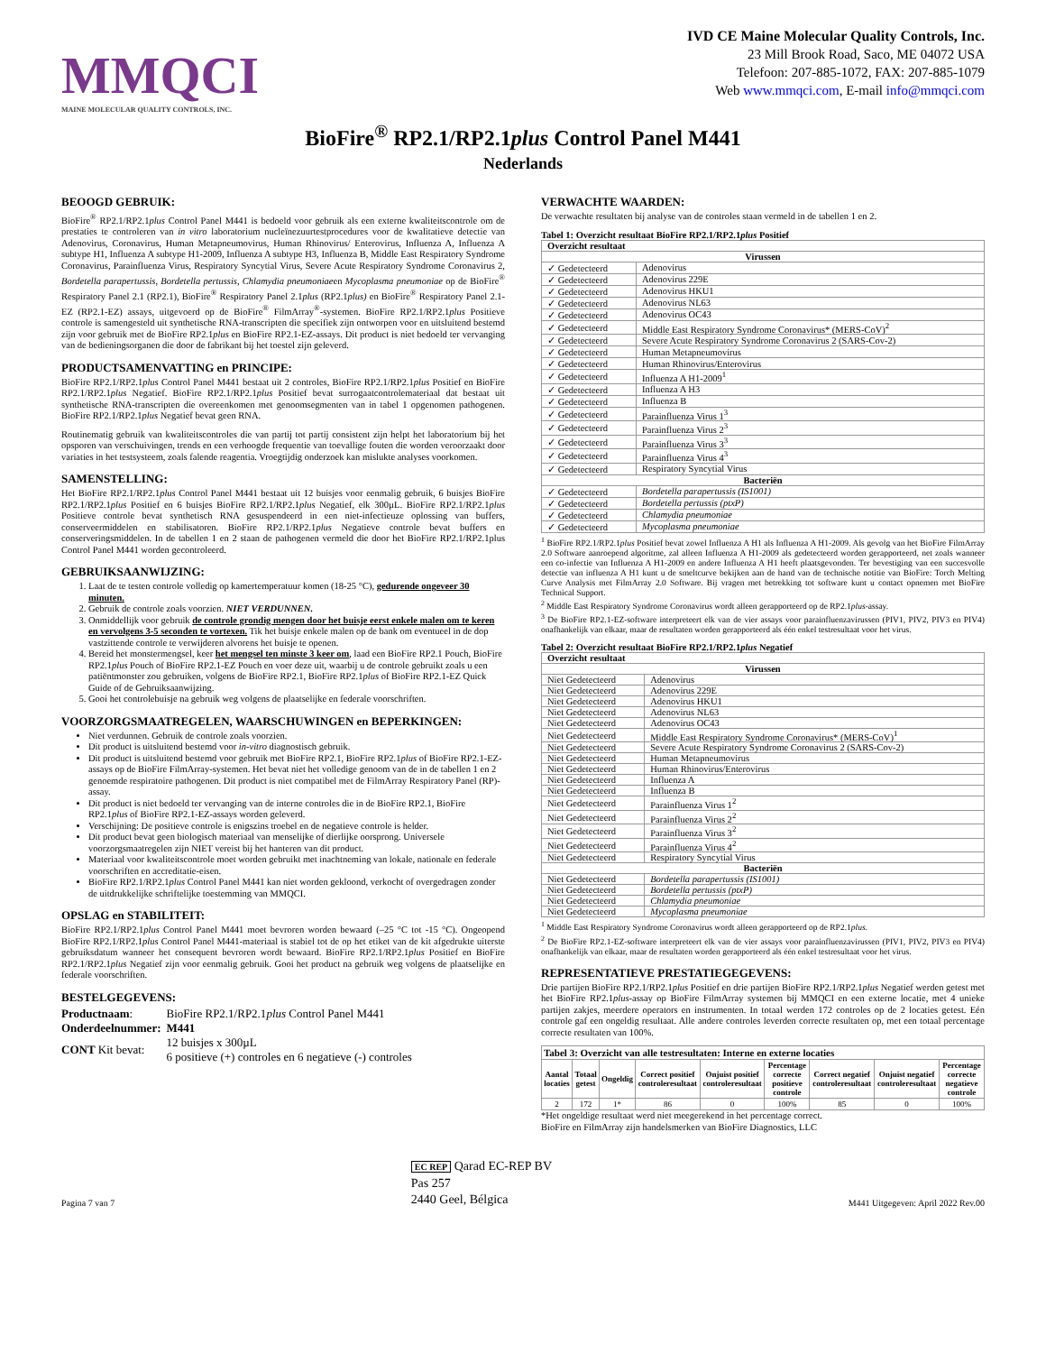MMQCI
MAINE MOLECULAR QUALITY CONTROLS, INC.
IVD CE Maine Molecular Quality Controls, Inc.
23 Mill Brook Road, Saco, ME 04072 USA
Telefoon: 207-885-1072, FAX: 207-885-1079
Web www.mmqci.com, E-mail info@mmqci.com
BioFire<sup>®</sup> RP2.1/RP2.1plus Control Panel M441
Nederlands
BEOOGD GEBRUIK:
BioFire<sup>®</sup> RP2.1/RP2.1plus Control Panel M441 is bedoeld voor gebruik als een externe kwaliteitscontrole om de prestaties te controleren van in vitro laboratorium nucleïnezuurtestprocedures voor de kwalitatieve detectie van Adenovirus, Coronavirus, Human Metapneumovirus, Human Rhinovirus/ Enterovirus, Influenza A, Influenza A subtype H1, Influenza A subtype H1-2009, Influenza A subtype H3, Influenza B, Middle East Respiratory Syndrome Coronavirus, Parainfluenza Virus, Respiratory Syncytial Virus, Severe Acute Respiratory Syndrome Coronavirus 2, Bordetella parapertussis, Bordetella pertussis, Chlamydia pneumoniaeen Mycoplasma pneumoniae op de BioFire<sup>®</sup> Respiratory Panel 2.1 (RP2.1), BioFire<sup>®</sup> Respiratory Panel 2.1plus (RP2.1plus) en BioFire<sup>®</sup> Respiratory Panel 2.1-EZ (RP2.1-EZ) assays, uitgevoerd op de BioFire<sup>®</sup> FilmArray<sup>®</sup>-systemen. BioFire RP2.1/RP2.1plus Positieve controle is samengesteld uit synthetische RNA-transcripten die specifiek zijn ontworpen voor en uitsluitend bestemd zijn voor gebruik met de BioFire RP2.1plus en BioFire RP2.1-EZ-assays. Dit product is niet bedoeld ter vervanging van de bedieningsorganen die door de fabrikant bij het toestel zijn geleverd.
PRODUCTSAMENVATTING en PRINCIPE:
BioFire RP2.1/RP2.1plus Control Panel M441 bestaat uit 2 controles, BioFire RP2.1/RP2.1plus Positief en BioFire RP2.1/RP2.1plus Negatief. BioFire RP2.1/RP2.1plus Positief bevat surrogaatcontrolemateriaal dat bestaat uit synthetische RNA-transcripten die overeenkomen met genoomsegmenten van in tabel 1 opgenomen pathogenen. BioFire RP2.1/RP2.1plus Negatief bevat geen RNA.
Routinematig gebruik van kwaliteitscontroles die van partij tot partij consistent zijn helpt het laboratorium bij het opsporen van verschuivingen, trends en een verhoogde frequentie van toevallige fouten die worden veroorzaakt door variaties in het testsysteem, zoals falende reagentia. Vroegtijdig onderzoek kan mislukte analyses voorkomen.
SAMENSTELLING:
Het BioFire RP2.1/RP2.1plus Control Panel M441 bestaat uit 12 buisjes voor eenmalig gebruik, 6 buisjes BioFire RP2.1/RP2.1plus Positief en 6 buisjes BioFire RP2.1/RP2.1plus Negatief, elk 300µL. BioFire RP2.1/RP2.1plus Positieve controle bevat synthetisch RNA gesuspendeerd in een niet-infectieuze oplossing van buffers, conserveermiddelen en stabilisatoren. BioFire RP2.1/RP2.1plus Negatieve controle bevat buffers en conserveringsmiddelen. In de tabellen 1 en 2 staan de pathogenen vermeld die door het BioFire RP2.1/RP2.1plus Control Panel M441 worden gecontroleerd.
GEBRUIKSAANWIJZING:
1. Laat de te testen controle volledig op kamertemperatuur komen (18-25 °C), gedurende ongeveer 30 minuten.
2. Gebruik de controle zoals voorzien. NIET VERDUNNEN.
3. Onmiddellijk voor gebruik de controle grondig mengen door het buisje eerst enkele malen om te keren en vervolgens 3-5 seconden te vortexen. Tik het buisje enkele malen op de bank om eventueel in de dop vastzittende controle te verwijderen alvorens het buisje te openen.
4. Bereid het monstermengsel, keer het mengsel ten minste 3 keer om, laad een BioFire RP2.1 Pouch, BioFire RP2.1plus Pouch of BioFire RP2.1-EZ Pouch en voer deze uit, waarbij u de controle gebruikt zoals u een patiëntmonster zou gebruiken, volgens de BioFire RP2.1, BioFire RP2.1plus of BioFire RP2.1-EZ Quick Guide of de Gebruiksaanwijzing.
5. Gooi het controlebuisje na gebruik weg volgens de plaatselijke en federale voorschriften.
VOORZORGSMAATREGELEN, WAARSCHUWINGEN en BEPERKINGEN:
Niet verdunnen. Gebruik de controle zoals voorzien.
Dit product is uitsluitend bestemd voor in-vitro diagnostisch gebruik.
Dit product is uitsluitend bestemd voor gebruik met BioFire RP2.1, BioFire RP2.1plus of BioFire RP2.1-EZ-assays op de BioFire FilmArray-systemen. Het bevat niet het volledige genoom van de in de tabellen 1 en 2 genoemde respiratoire pathogenen. Dit product is niet compatibel met de FilmArray Respiratory Panel (RP)-assay.
Dit product is niet bedoeld ter vervanging van de interne controles die in de BioFire RP2.1, BioFire RP2.1plus of BioFire RP2.1-EZ-assays worden geleverd.
Verschijning: De positieve controle is enigszins troebel en de negatieve controle is helder.
Dit product bevat geen biologisch materiaal van menselijke of dierlijke oorsprong. Universele voorzorgsmaatregelen zijn NIET vereist bij het hanteren van dit product.
Materiaal voor kwaliteitscontrole moet worden gebruikt met inachtneming van lokale, nationale en federale voorschriften en accreditatie-eisen.
BioFire RP2.1/RP2.1plus Control Panel M441 kan niet worden gekloond, verkocht of overgedragen zonder de uitdrukkelijke schriftelijke toestemming van MMQCI.
OPSLAG en STABILITEIT:
BioFire RP2.1/RP2.1plus Control Panel M441 moet bevroren worden bewaard (–25 °C tot -15 °C). Ongeopend BioFire RP2.1/RP2.1plus Control Panel M441-materiaal is stabiel tot de op het etiket van de kit afgedrukte uiterste gebruiksdatum wanneer het consequent bevroren wordt bewaard. BioFire RP2.1/RP2.1plus Positief en BioFire RP2.1/RP2.1plus Negatief zijn voor eenmalig gebruik. Gooi het product na gebruik weg volgens de plaatselijke en federale voorschriften.
BESTELGEGEVENS:
| Productnaam : | BioFire RP2.1/RP2.1 plus Control Panel M441 |
| Onderdeelnummer: | M441 |
| CONT Kit bevat: | 12 buisjes x 300µL 6 positieve (+) controles en 6 negatieve (-) controles |
VERWACHTE WAARDEN:
De verwachte resultaten bij analyse van de controles staan vermeld in de tabellen 1 en 2.
Tabel 1: Overzicht resultaat BioFire RP2.1/RP2.1plus Positief
| Overzicht resultaat | |
| --- | --- |
| Virussen | |
| ✓ Gedetecteerd | Adenovirus |
| ✓ Gedetecteerd | Adenovirus 229E |
| ✓ Gedetecteerd | Adenovirus HKU1 |
| ✓ Gedetecteerd | Adenovirus NL63 |
| ✓ Gedetecteerd | Adenovirus OC43 |
| ✓ Gedetecteerd | Middle East Respiratory Syndrome Coronavirus* (MERS-CoV)<sup>2</sup> |
| ✓ Gedetecteerd | Severe Acute Respiratory Syndrome Coronavirus 2 (SARS-Cov-2) |
| ✓ Gedetecteerd | Human Metapneumovirus |
| ✓ Gedetecteerd | Human Rhinovirus/Enterovirus |
| ✓ Gedetecteerd | Influenza A H1-2009<sup>1</sup> |
| ✓ Gedetecteerd | Influenza A H3 |
| ✓ Gedetecteerd | Influenza B |
| ✓ Gedetecteerd | Parainfluenza Virus 1<sup>3</sup> |
| ✓ Gedetecteerd | Parainfluenza Virus 2<sup>3</sup> |
| ✓ Gedetecteerd | Parainfluenza Virus 3<sup>3</sup> |
| ✓ Gedetecteerd | Parainfluenza Virus 4<sup>3</sup> |
| ✓ Gedetecteerd | Respiratory Syncytial Virus |
| Bacteriën | |
| ✓ Gedetecteerd | Bordetella parapertussis (IS1001) |
| ✓ Gedetecteerd | Bordetella pertussis (ptxP) |
| ✓ Gedetecteerd | Chlamydia pneumoniae |
| ✓ Gedetecteerd | Mycoplasma pneumoniae |
<sup>1</sup> BioFire RP2.1/RP2.1plus Positief bevat zowel Influenza A H1 als Influenza A H1-2009. Als gevolg van het BioFire FilmArray 2.0 Software aanroepend algoritme, zal alleen Influenza A H1-2009 als gedetecteerd worden gerapporteerd, net zoals wanneer een co-infectie van Influenza A H1-2009 en andere Influenza A H1 heeft plaatsgevonden. Ter bevestiging van een succesvolle detectie van influenza A H1 kunt u de smeltcurve bekijken aan de hand van de technische notitie van BioFire: Torch Melting Curve Analysis met FilmArray 2.0 Software. Bij vragen met betrekking tot software kunt u contact opnemen met BioFire Technical Support.
<sup>2</sup> Middle East Respiratory Syndrome Coronavirus wordt alleen gerapporteerd op de RP2.1plus-assay.
<sup>3</sup> De BioFire RP2.1-EZ-software interpreteert elk van de vier assays voor parainfluenzavirussen (PIV1, PIV2, PIV3 en PIV4) onafhankelijk van elkaar, maar de resultaten worden gerapporteerd als één enkel testresultaat voor het virus.
Tabel 2: Overzicht resultaat BioFire RP2.1/RP2.1plus Negatief
| Overzicht resultaat | |
| --- | --- |
| Virussen | |
| Niet Gedetecteerd | Adenovirus |
| Niet Gedetecteerd | Adenovirus 229E |
| Niet Gedetecteerd | Adenovirus HKU1 |
| Niet Gedetecteerd | Adenovirus NL63 |
| Niet Gedetecteerd | Adenovirus OC43 |
| Niet Gedetecteerd | Middle East Respiratory Syndrome Coronavirus* (MERS-CoV)<sup>1</sup> |
| Niet Gedetecteerd | Severe Acute Respiratory Syndrome Coronavirus 2 (SARS-Cov-2) |
| Niet Gedetecteerd | Human Metapneumovirus |
| Niet Gedetecteerd | Human Rhinovirus/Enterovirus |
| Niet Gedetecteerd | Influenza A |
| Niet Gedetecteerd | Influenza B |
| Niet Gedetecteerd | Parainfluenza Virus 1<sup>2</sup> |
| Niet Gedetecteerd | Parainfluenza Virus 2<sup>2</sup> |
| Niet Gedetecteerd | Parainfluenza Virus 3<sup>2</sup> |
| Niet Gedetecteerd | Parainfluenza Virus 4<sup>2</sup> |
| Niet Gedetecteerd | Respiratory Syncytial Virus |
| Bacteriën | |
| Niet Gedetecteerd | Bordetella parapertussis (IS1001) |
| Niet Gedetecteerd | Bordetella pertussis (ptxP) |
| Niet Gedetecteerd | Chlamydia pneumoniae |
| Niet Gedetecteerd | Mycoplasma pneumoniae |
<sup>1</sup> Middle East Respiratory Syndrome Coronavirus wordt alleen gerapporteerd op de RP2.1plus.
<sup>2</sup> De BioFire RP2.1-EZ-software interpreteert elk van de vier assays voor parainfluenzavirussen (PIV1, PIV2, PIV3 en PIV4) onafhankelijk van elkaar, maar de resultaten worden gerapporteerd als één enkel testresultaat voor het virus.
REPRESENTATIEVE PRESTATIEGEGEVENS:
Drie partijen BioFire RP2.1/RP2.1plus Positief en drie partijen BioFire RP2.1/RP2.1plus Negatief werden getest met het BioFire RP2.1plus-assay op BioFire FilmArray systemen bij MMQCI en een externe locatie, met 4 unieke partijen zakjes, meerdere operators en instrumenten. In totaal werden 172 controles op de 2 locaties getest. Eén controle gaf een ongeldig resultaat. Alle andere controles leverden correcte resultaten op, met een totaal percentage correcte resultaten van 100%.
| Tabel 3: Overzicht van alle testresultaten: Interne en externe locaties | | | | | | | | |
| --- | --- | --- | --- | --- | --- | --- | --- | --- |
| Aantal locaties | Totaal getest | Ongeldig | Correct positief controleresultaat | Onjuist positief controleresultaat | Percentage correcte positieve controle | Correct negatief controleresultaat | Onjuist negatief controleresultaat | Percentage correcte negatieve controle |
| 2 | 172 | 1* | 86 | 0 | 100% | 85 | 0 | 100% |
*Het ongeldige resultaat werd niet meegerekend in het percentage correct.
BioFire en FilmArray zijn handelsmerken van BioFire Diagnostics, LLC
Pagina 7 van 7 EC REP Qarad EC-REP BV
Pas 257
2440 Geel, Bélgica M441 Uitgegeven: April 2022 Rev.00